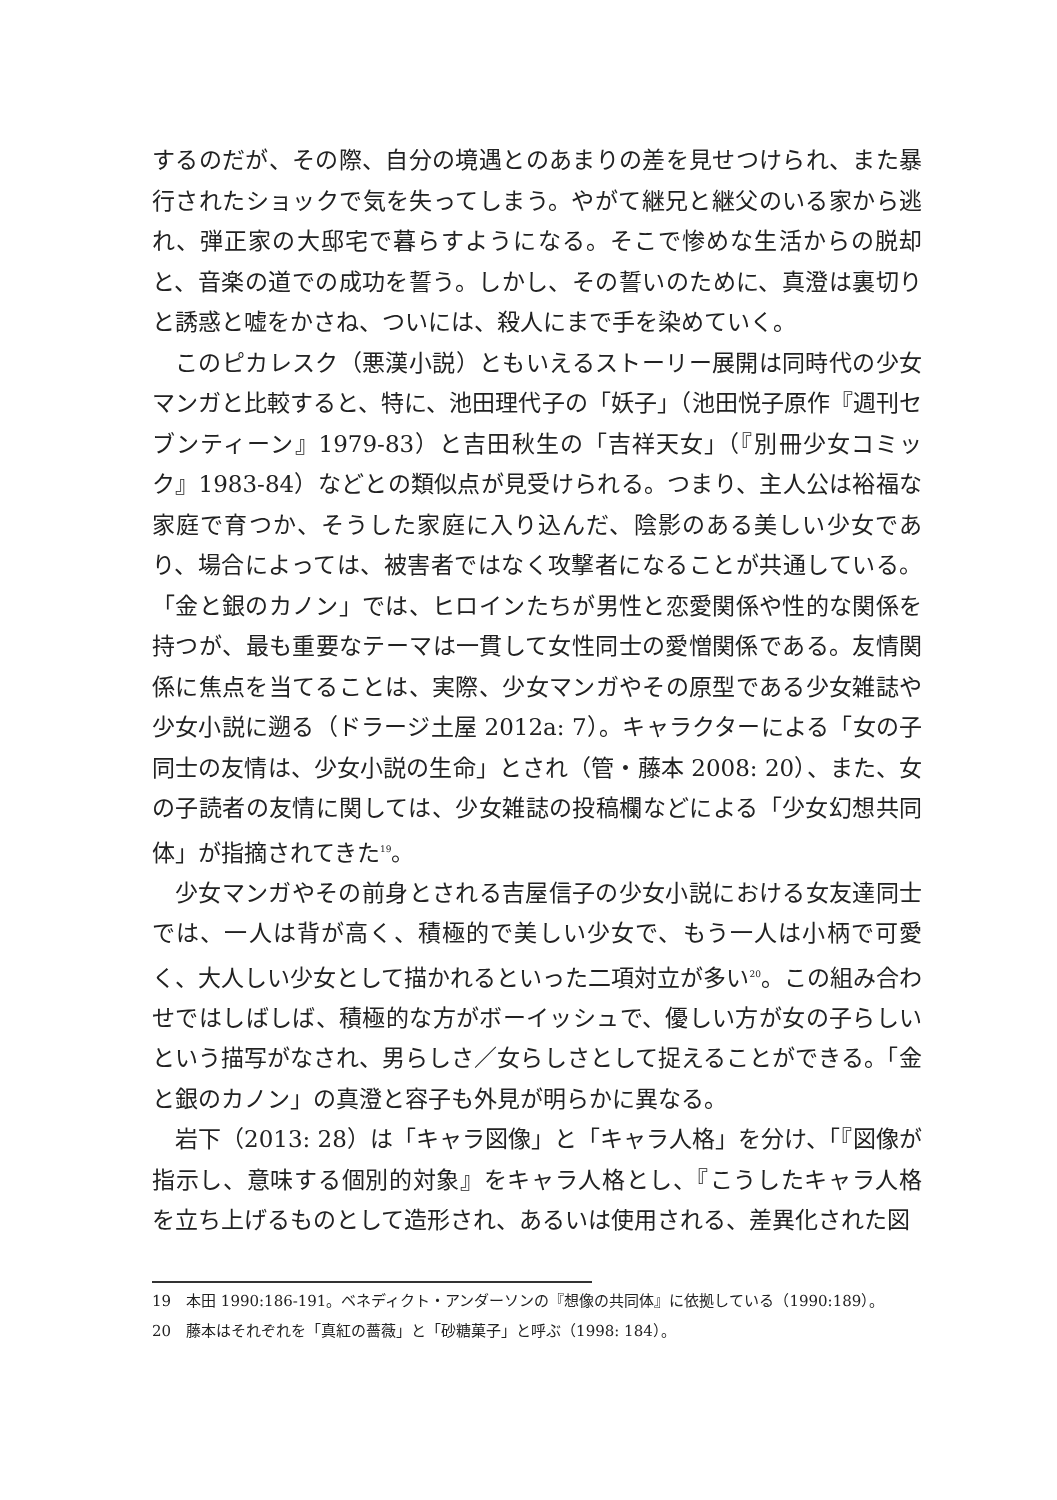するのだが、その際、自分の境遇とのあまりの差を見せつけられ、また暴行されたショックで気を失ってしまう。やがて継兄と継父のいる家から逃れ、弾正家の大邸宅で暮らすようになる。そこで惨めな生活からの脱却と、音楽の道での成功を誓う。しかし、その誓いのために、真澄は裏切りと誘惑と嘘をかさね、ついには、殺人にまで手を染めていく。
このピカレスク（悪漢小説）ともいえるストーリー展開は同時代の少女マンガと比較すると、特に、池田理代子の「妖子」（池田悦子原作『週刊セブンティーン』1979-83）と吉田秋生の「吉祥天女」（『別冊少女コミック』1983-84）などとの類似点が見受けられる。つまり、主人公は裕福な家庭で育つか、そうした家庭に入り込んだ、陰影のある美しい少女であり、場合によっては、被害者ではなく攻撃者になることが共通している。「金と銀のカノン」では、ヒロインたちが男性と恋愛関係や性的な関係を持つが、最も重要なテーマは一貫して女性同士の愛憎関係である。友情関係に焦点を当てることは、実際、少女マンガやその原型である少女雑誌や少女小説に遡る（ドラージ土屋 2012a: 7）。キャラクターによる「女の子同士の友情は、少女小説の生命」とされ（管・藤本 2008: 20）、また、女の子読者の友情に関しては、少女雑誌の投稿欄などによる「少女幻想共同体」が指摘されてきた<sup>19</sup>。
少女マンガやその前身とされる吉屋信子の少女小説における女友達同士では、一人は背が高く、積極的で美しい少女で、もう一人は小柄で可愛く、大人しい少女として描かれるといった二項対立が多い<sup>20</sup>。この組み合わせではしばしば、積極的な方がボーイッシュで、優しい方が女の子らしいという描写がなされ、男らしさ／女らしさとして捉えることができる。「金と銀のカノン」の真澄と容子も外見が明らかに異なる。
岩下（2013: 28）は「キャラ図像」と「キャラ人格」を分け、「『図像が指示し、意味する個別的対象』をキャラ人格とし、『こうしたキャラ人格を立ち上げるものとして造形され、あるいは使用される、差異化された図
19　本田 1990:186-191。ベネディクト・アンダーソンの『想像の共同体』に依拠している（1990:189）。
20　藤本はそれぞれを「真紅の薔薇」と「砂糖菓子」と呼ぶ（1998: 184）。